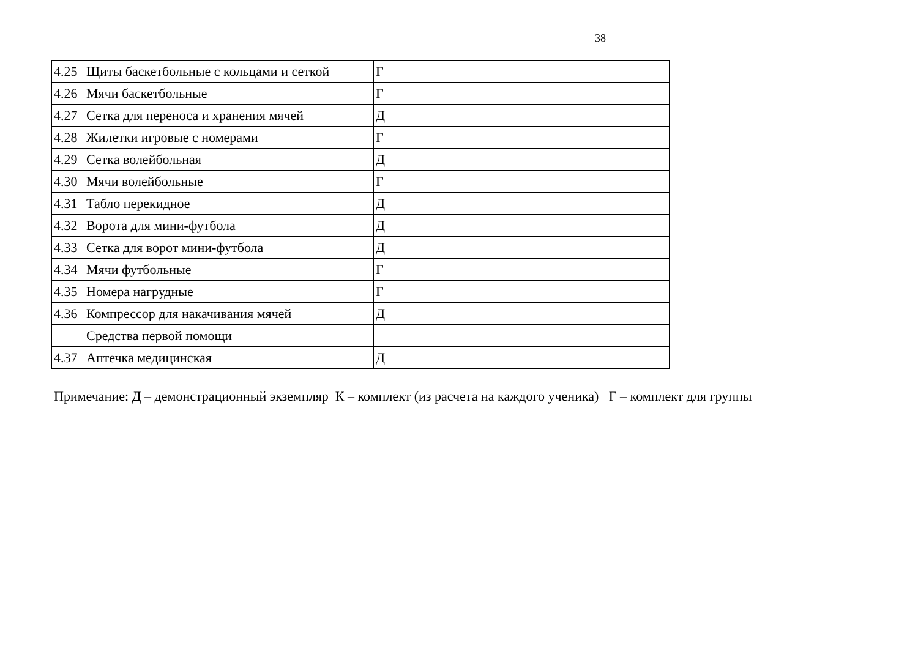38
| 4.25 | Щиты баскетбольные с кольцами и сеткой | Г | |
| 4.26 | Мячи баскетбольные | Г | |
| 4.27 | Сетка для переноса и хранения мячей | Д | |
| 4.28 | Жилетки игровые с номерами | Г | |
| 4.29 | Сетка волейбольная | Д | |
| 4.30 | Мячи волейбольные | Г | |
| 4.31 | Табло перекидное | Д | |
| 4.32 | Ворота для мини-футбола | Д | |
| 4.33 | Сетка для ворот мини-футбола | Д | |
| 4.34 | Мячи футбольные | Г | |
| 4.35 | Номера нагрудные | Г | |
| 4.36 | Компрессор для накачивания мячей | Д | |
| | Средства первой помощи | | |
| 4.37 | Аптечка медицинская | Д | |
Примечание: Д – демонстрационный экземпляр К – комплект (из расчета на каждого ученика) Г – комплект для группы